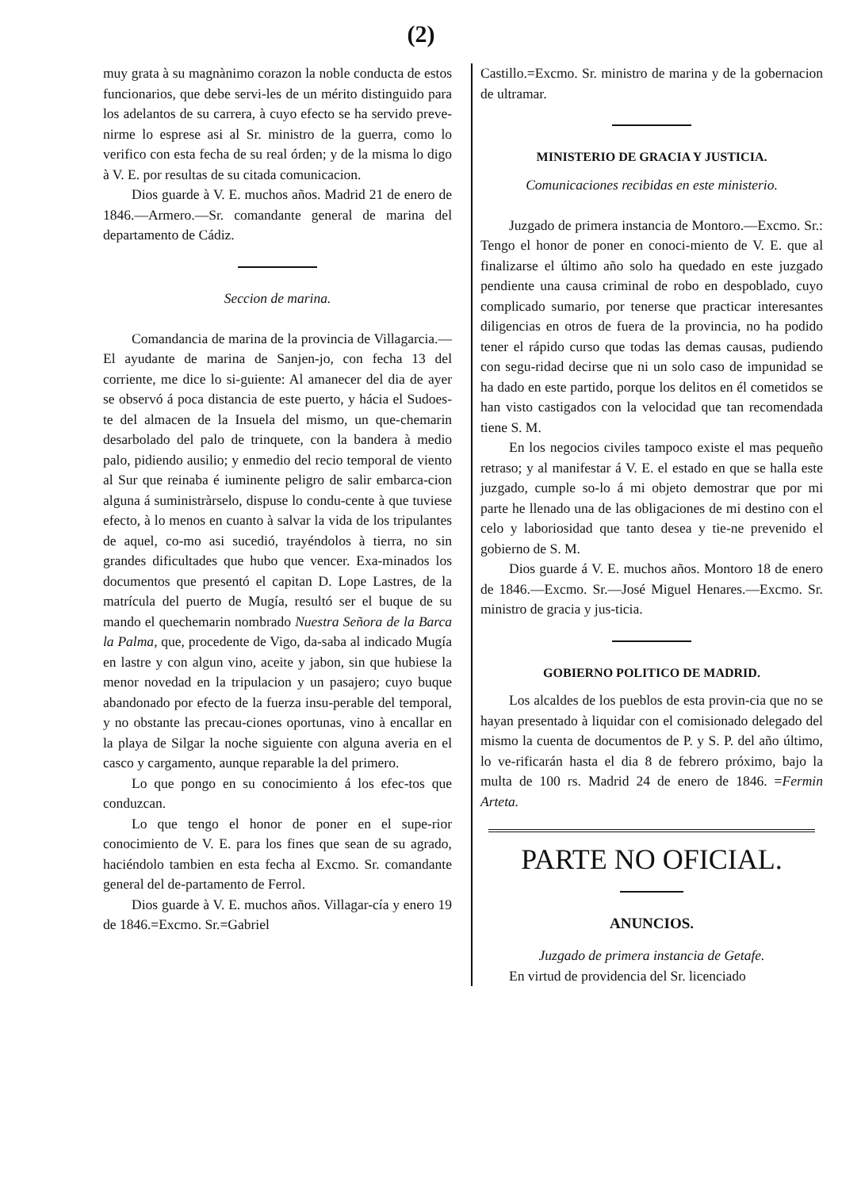(2)
muy grata à su magnànimo corazon la noble conducta de estos funcionarios, que debe servi-les de un mérito distinguido para los adelantos de su carrera, à cuyo efecto se ha servido preve-nirme lo esprese asi al Sr. ministro de la guerra, como lo verifico con esta fecha de su real órden; y de la misma lo digo à V. E. por resultas de su citada comunicacion.
Dios guarde à V. E. muchos años. Madrid 21 de enero de 1846.—Armero.—Sr. comandante general de marina del departamento de Cádiz.
Seccion de marina.
Comandancia de marina de la provincia de Villagarcia.—El ayudante de marina de Sanjen-jo, con fecha 13 del corriente, me dice lo si-guiente: Al amanecer del dia de ayer se observó á poca distancia de este puerto, y hácia el Sudoes-te del almacen de la Insuela del mismo, un que-chemarin desarbolado del palo de trinquete, con la bandera à medio palo, pidiendo ausilio; y enmedio del recio temporal de viento al Sur que reinaba é iuminente peligro de salir embarca-cion alguna á suministràrselo, dispuse lo condu-cente à que tuviese efecto, à lo menos en cuanto à salvar la vida de los tripulantes de aquel, co-mo asi sucedió, trayéndolos à tierra, no sin grandes dificultades que hubo que vencer. Exa-minados los documentos que presentó el capitan D. Lope Lastres, de la matrícula del puerto de Mugía, resultó ser el buque de su mando el quechemarin nombrado Nuestra Señora de la Barca la Palma, que, procedente de Vigo, da-saba al indicado Mugía en lastre y con algun vino, aceite y jabon, sin que hubiese la menor novedad en la tripulacion y un pasajero; cuyo buque abandonado por efecto de la fuerza insu-perable del temporal, y no obstante las precau-ciones oportunas, vino à encallar en la playa de Silgar la noche siguiente con alguna averia en el casco y cargamento, aunque reparable la del primero.
Lo que pongo en su conocimiento á los efec-tos que conduzcan.
Lo que tengo el honor de poner en el supe-rior conocimiento de V. E. para los fines que sean de su agrado, haciéndolo tambien en esta fecha al Excmo. Sr. comandante general del de-partamento de Ferrol.
Dios guarde à V. E. muchos años. Villagar-cía y enero 19 de 1846.=Excmo. Sr.=Gabriel
Castillo.=Excmo. Sr. ministro de marina y de la gobernacion de ultramar.
MINISTERIO DE GRACIA Y JUSTICIA.
Comunicaciones recibidas en este ministerio.
Juzgado de primera instancia de Montoro.—Excmo. Sr.: Tengo el honor de poner en conoci-miento de V. E. que al finalizarse el último año solo ha quedado en este juzgado pendiente una causa criminal de robo en despoblado, cuyo complicado sumario, por tenerse que practicar interesantes diligencias en otros de fuera de la provincia, no ha podido tener el rápido curso que todas las demas causas, pudiendo con segu-ridad decirse que ni un solo caso de impunidad se ha dado en este partido, porque los delitos en él cometidos se han visto castigados con la velocidad que tan recomendada tiene S. M.
En los negocios civiles tampoco existe el mas pequeño retraso; y al manifestar á V. E. el estado en que se halla este juzgado, cumple so-lo á mi objeto demostrar que por mi parte he llenado una de las obligaciones de mi destino con el celo y laboriosidad que tanto desea y tie-ne prevenido el gobierno de S. M.
Dios guarde á V. E. muchos años. Montoro 18 de enero de 1846.—Excmo. Sr.—José Miguel Henares.—Excmo. Sr. ministro de gracia y jus-ticia.
GOBIERNO POLITICO DE MADRID.
Los alcaldes de los pueblos de esta provin-cia que no se hayan presentado à liquidar con el comisionado delegado del mismo la cuenta de documentos de P. y S. P. del año último, lo ve-rificarán hasta el dia 8 de febrero próximo, bajo la multa de 100 rs. Madrid 24 de enero de 1846. =Fermin Arteta.
PARTE NO OFICIAL.
ANUNCIOS.
Juzgado de primera instancia de Getafe.
En virtud de providencia del Sr. licenciado